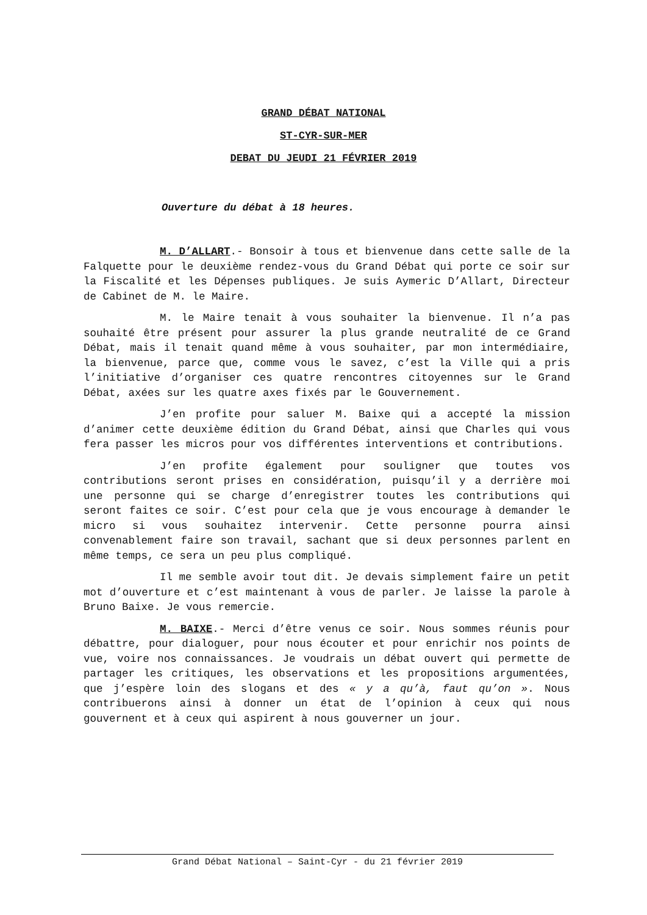GRAND DÉBAT NATIONAL
ST-CYR-SUR-MER
DEBAT DU JEUDI 21 FÉVRIER 2019
Ouverture du débat à 18 heures.
M. D’ALLART.- Bonsoir à tous et bienvenue dans cette salle de la Falquette pour le deuxième rendez-vous du Grand Débat qui porte ce soir sur la Fiscalité et les Dépenses publiques. Je suis Aymeric D’Allart, Directeur de Cabinet de M. le Maire.
M. le Maire tenait à vous souhaiter la bienvenue. Il n’a pas souhaité être présent pour assurer la plus grande neutralité de ce Grand Débat, mais il tenait quand même à vous souhaiter, par mon intermédiaire, la bienvenue, parce que, comme vous le savez, c’est la Ville qui a pris l’initiative d’organiser ces quatre rencontres citoyennes sur le Grand Débat, axées sur les quatre axes fixés par le Gouvernement.
J’en profite pour saluer M. Baixe qui a accepté la mission d’animer cette deuxième édition du Grand Débat, ainsi que Charles qui vous fera passer les micros pour vos différentes interventions et contributions.
J’en profite également pour souligner que toutes vos contributions seront prises en considération, puisqu’il y a derrière moi une personne qui se charge d’enregistrer toutes les contributions qui seront faites ce soir. C’est pour cela que je vous encourage à demander le micro si vous souhaitez intervenir. Cette personne pourra ainsi convenablement faire son travail, sachant que si deux personnes parlent en même temps, ce sera un peu plus compliqué.
Il me semble avoir tout dit. Je devais simplement faire un petit mot d’ouverture et c’est maintenant à vous de parler. Je laisse la parole à Bruno Baixe. Je vous remercie.
M. BAIXE.- Merci d’être venus ce soir. Nous sommes réunis pour débattre, pour dialoguer, pour nous écouter et pour enrichir nos points de vue, voire nos connaissances. Je voudrais un débat ouvert qui permette de partager les critiques, les observations et les propositions argumentées, que j’espère loin des slogans et des « y a qu’à, faut qu’on ». Nous contribuerons ainsi à donner un état de l’opinion à ceux qui nous gouvernent et à ceux qui aspirent à nous gouverner un jour.
Grand Débat National – Saint-Cyr - du 21 février 2019